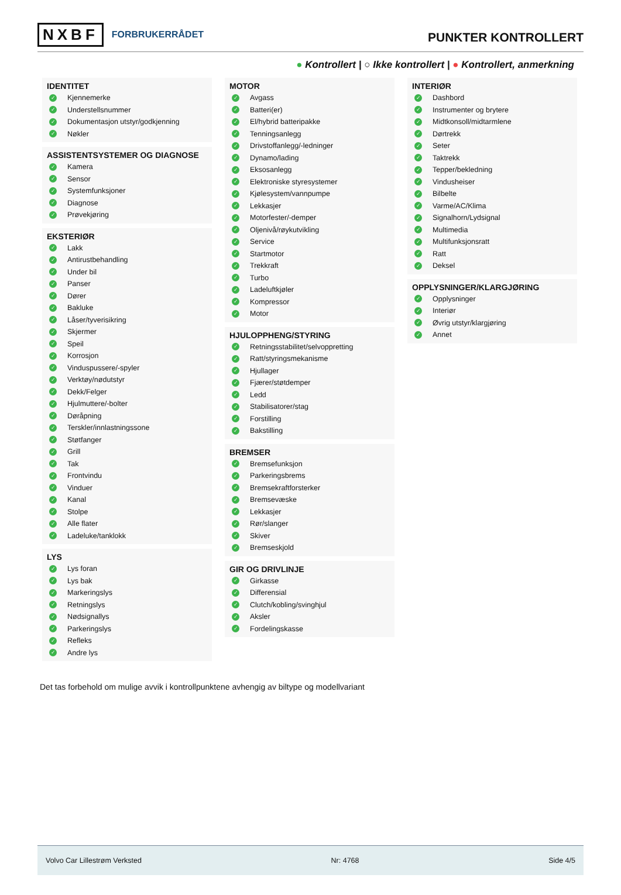NXBF FORBRUKERRÅDET
PUNKTER KONTROLLERT
● Kontrollert | ○ Ikke kontrollert | ● Kontrollert, anmerkning
IDENTITET
✓ Kjennemerke
✓ Understellsnummer
✓ Dokumentasjon utstyr/godkjenning
✓ Nøkler
ASSISTENTSYSTEMER OG DIAGNOSE
✓ Kamera
✓ Sensor
✓ Systemfunksjoner
✓ Diagnose
✓ Prøvekjøring
EKSTERIØR
✓ Lakk
✓ Antirustbehandling
✓ Under bil
✓ Panser
✓ Dører
✓ Bakluke
✓ Låser/tyverisikring
✓ Skjermer
✓ Speil
✓ Korrosjon
✓ Vinduspussere/-spyler
✓ Verktøy/nødutstyr
✓ Dekk/Felger
✓ Hjulmuttere/-bolter
✓ Døråpning
✓ Terskler/innlastningssone
✓ Støtfanger
✓ Grill
✓ Tak
✓ Frontvindu
✓ Vinduer
✓ Kanal
✓ Stolpe
✓ Alle flater
✓ Ladeluke/tanklokk
LYS
✓ Lys foran
✓ Lys bak
✓ Markeringslys
✓ Retningslys
✓ Nødsignallys
✓ Parkeringslys
✓ Refleks
✓ Andre lys
MOTOR
✓ Avgass
✓ Batteri(er)
✓ El/hybrid batteripakke
✓ Tenningsanlegg
✓ Drivstoffanlegg/-ledninger
✓ Dynamo/lading
✓ Eksosanlegg
✓ Elektroniske styresystemer
✓ Kjølesystem/vannpumpe
✓ Lekkasjer
✓ Motorfester/-demper
✓ Oljenivå/røykutvikling
✓ Service
✓ Startmotor
✓ Trekkraft
✓ Turbo
✓ Ladeluftkjøler
✓ Kompressor
✓ Motor
HJULOPPHENG/STYRING
✓ Retningsstabilitet/selvoppretting
✓ Ratt/styringsmekanisme
✓ Hjullager
✓ Fjærer/støtdemper
✓ Ledd
✓ Stabilisatorer/stag
✓ Forstilling
✓ Bakstilling
BREMSER
✓ Bremsefunksjon
✓ Parkeringsbrems
✓ Bremsekraftforsterker
✓ Bremsevæske
✓ Lekkasjer
✓ Rør/slanger
✓ Skiver
✓ Bremseskjold
GIR OG DRIVLINJE
✓ Girkasse
✓ Differensial
✓ Clutch/kobling/svinghjul
✓ Aksler
✓ Fordelingskasse
INTERIØR
✓ Dashbord
✓ Instrumenter og brytere
✓ Midtkonsoll/midtarmlene
✓ Dørtrekk
✓ Seter
✓ Taktrekk
✓ Tepper/bekledning
✓ Vindusheiser
✓ Bilbelte
✓ Varme/AC/Klima
✓ Signalhorn/Lydsignal
✓ Multimedia
✓ Multifunksjonsratt
✓ Ratt
✓ Deksel
OPPLYSNINGER/KLARGJØRING
✓ Opplysninger
✓ Interiør
✓ Øvrig utstyr/klargjøring
✓ Annet
Det tas forbehold om mulige avvik i kontrollpunktene avhengig av biltype og modellvariant
Volvo Car Lillestrøm Verksted Nr: 4768 Side 4/5